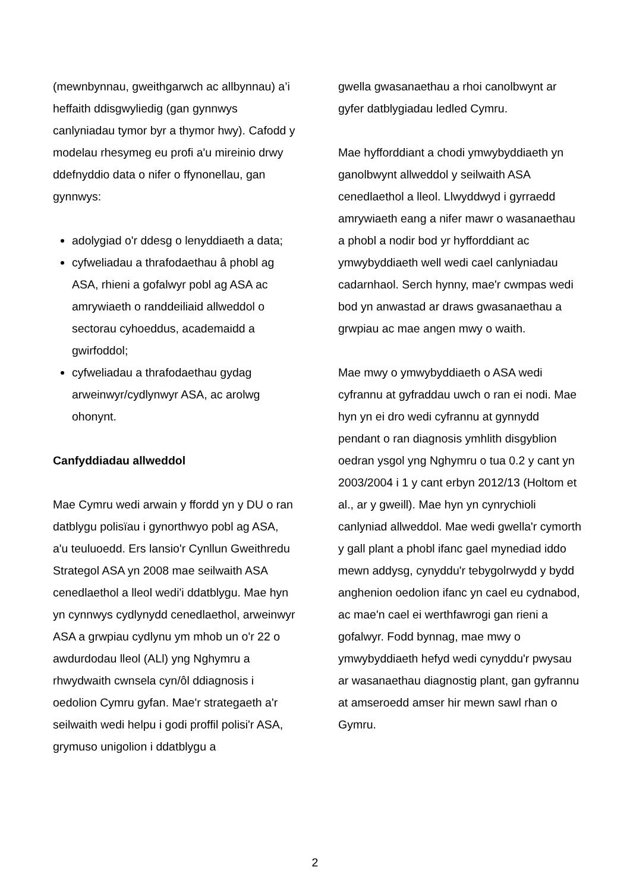(mewnbynnau, gweithgarwch ac allbynnau) a’i heffaith ddisgwyliedig (gan gynnwys canlyniadau tymor byr a thymor hwy). Cafodd y modelau rhesymeg eu profi a'u mireinio drwy ddefnyddio data o nifer o ffynonellau, gan gynnwys:
adolygiad o'r ddesg o lenyddiaeth a data;
cyfweliadau a thrafodaethau â phobl ag ASA, rhieni a gofalwyr pobl ag ASA ac amrywiaeth o randdeiliaid allweddol o sectorau cyhoeddus, academaidd a gwirfoddol;
cyfweliadau a thrafodaethau gydag arweinwyr/cydlynwyr ASA, ac arolwg ohonynt.
Canfyddiadau allweddol
Mae Cymru wedi arwain y ffordd yn y DU o ran datblygu polisïau i gynorthwyo pobl ag ASA, a'u teuluoedd. Ers lansio'r Cynllun Gweithredu Strategol ASA yn 2008 mae seilwaith ASA cenedlaethol a lleol wedi'i ddatblygu. Mae hyn yn cynnwys cydlynydd cenedlaethol, arweinwyr ASA a grwpiau cydlynu ym mhob un o'r 22 o awdurdodau lleol (ALl) yng Nghymru a rhwydwaith cwnsela cyn/ôl ddiagnosis i oedolion Cymru gyfan. Mae'r strategaeth a'r seilwaith wedi helpu i godi proffil polisi'r ASA, grymuso unigolion i ddatblygu a
gwella gwasanaethau a rhoi canolbwynt ar gyfer datblygiadau ledled Cymru.
Mae hyfforddiant a chodi ymwybyddiaeth yn ganolbwynt allweddol y seilwaith ASA cenedlaethol a lleol. Llwyddwyd i gyrraedd amrywiaeth eang a nifer mawr o wasanaethau a phobl a nodir bod yr hyfforddiant ac ymwybyddiaeth well wedi cael canlyniadau cadarnhaol. Serch hynny, mae'r cwmpas wedi bod yn anwastad ar draws gwasanaethau a grwpiau ac mae angen mwy o waith.
Mae mwy o ymwybyddiaeth o ASA wedi cyfrannu at gyfraddau uwch o ran ei nodi. Mae hyn yn ei dro wedi cyfrannu at gynnydd pendant o ran diagnosis ymhlith disgyblion oedran ysgol yng Nghymru o tua 0.2 y cant yn 2003/2004 i 1 y cant erbyn 2012/13 (Holtom et al., ar y gweill). Mae hyn yn cynrychioli canlyniad allweddol. Mae wedi gwella'r cymorth y gall plant a phobl ifanc gael mynediad iddo mewn addysg, cynyddu'r tebygolrwydd y bydd anghenion oedolion ifanc yn cael eu cydnabod, ac mae'n cael ei werthfawrogi gan rieni a gofalwyr. Fodd bynnag, mae mwy o ymwybyddiaeth hefyd wedi cynyddu'r pwysau ar wasanaethau diagnostig plant, gan gyfrannu at amseroedd amser hir mewn sawl rhan o Gymru.
2